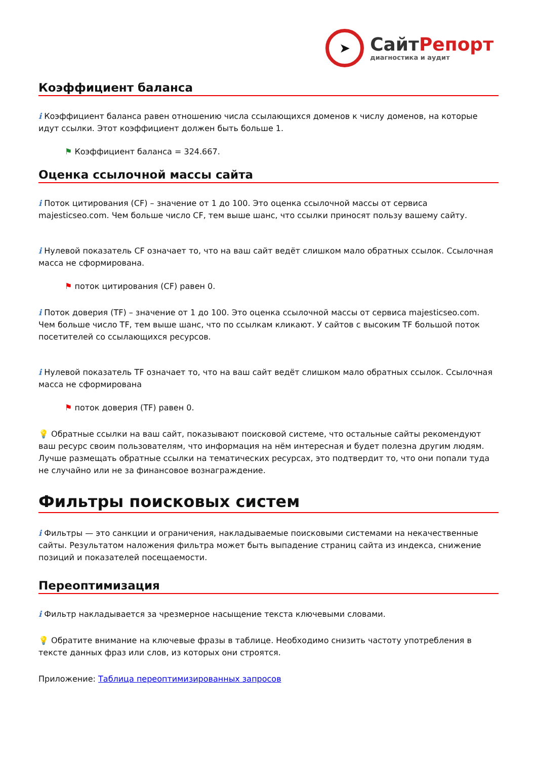➤
СайтРепорт
диагностика и аудит
Коэффициент баланса
i Коэффициент баланса равен отношению числа ссылающихся доменов к числу доменов, на которые идут ссылки. Этот коэффициент должен быть больше 1.
⚑ Коэффициент баланса = 324.667.
Оценка ссылочной массы сайта
i Поток цитирования (CF) – значение от 1 до 100. Это оценка ссылочной массы от сервиса majesticseo.com. Чем больше число CF, тем выше шанс, что ссылки приносят пользу вашему сайту.
i Нулевой показатель CF означает то, что на ваш сайт ведёт слишком мало обратных ссылок. Ссылочная масса не сформирована.
⚑ поток цитирования (CF) равен 0.
i Поток доверия (TF) – значение от 1 до 100. Это оценка ссылочной массы от сервиса majesticseo.com. Чем больше число TF, тем выше шанс, что по ссылкам кликают. У сайтов с высоким TF большой поток посетителей со ссылающихся ресурсов.
i Нулевой показатель TF означает то, что на ваш сайт ведёт слишком мало обратных ссылок. Ссылочная масса не сформирована
⚑ поток доверия (TF) равен 0.
💡 Обратные ссылки на ваш сайт, показывают поисковой системе, что остальные сайты рекомендуют ваш ресурс своим пользователям, что информация на нём интересная и будет полезна другим людям.
Лучше размещать обратные ссылки на тематических ресурсах, это подтвердит то, что они попали туда не случайно или не за финансовое вознаграждение.
Фильтры поисковых систем
i Фильтры — это санкции и ограничения, накладываемые поисковыми системами на некачественные сайты. Результатом наложения фильтра может быть выпадение страниц сайта из индекса, снижение позиций и показателей посещаемости.
Переоптимизация
i Фильтр накладывается за чрезмерное насыщение текста ключевыми словами.
💡 Обратите внимание на ключевые фразы в таблице. Необходимо снизить частоту употребления в тексте данных фраз или слов, из которых они строятся.
Приложение: Таблица переоптимизированных запросов